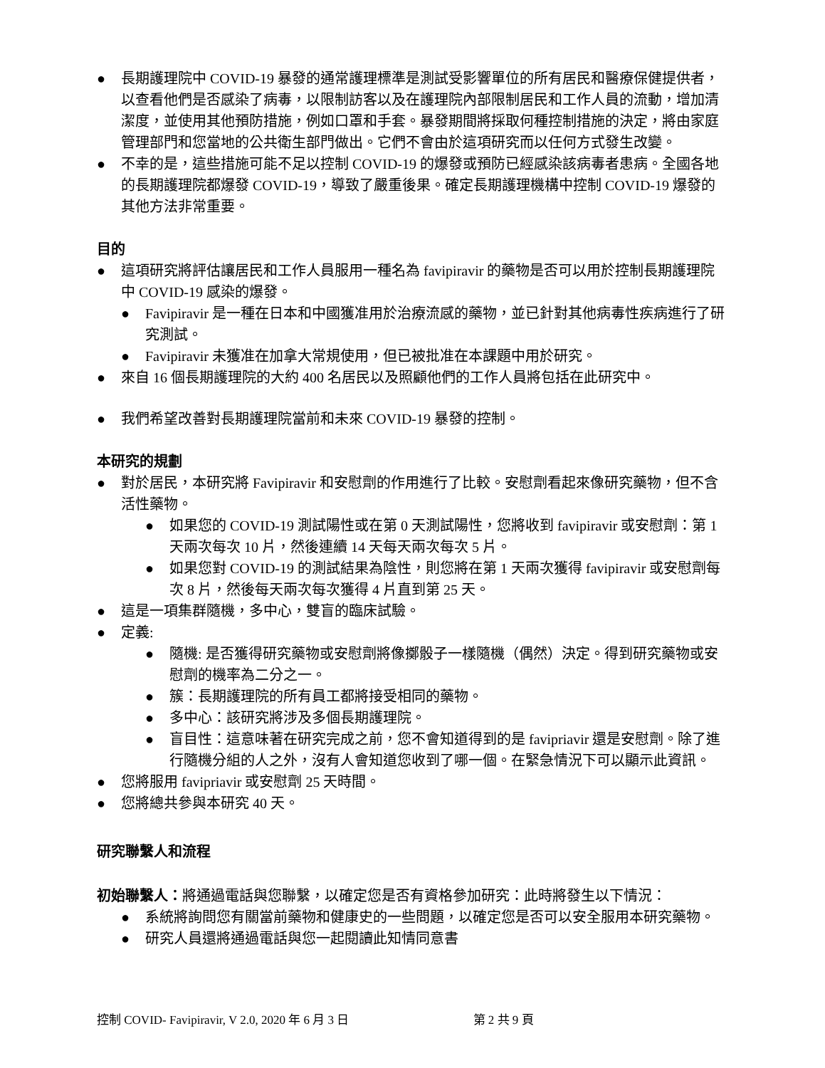● 長期護理院中 COVID-19 暴發的通常護理標準是測試受影響單位的所有居民和醫療保健提供者，以查看他們是否感染了病毒，以限制訪客以及在護理院內部限制居民和工作人員的流動，增加清潔度，並使用其他預防措施，例如口罩和手套。暴發期間將採取何種控制措施的決定，將由家庭管理部門和您當地的公共衛生部門做出。它們不會由於這項研究而以任何方式發生改變。
● 不幸的是，這些措施可能不足以控制 COVID-19 的爆發或預防已經感染該病毒者患病。全國各地的長期護理院都爆發 COVID-19，導致了嚴重後果。確定長期護理機構中控制 COVID-19 爆發的其他方法非常重要。
目的
● 這項研究將評估讓居民和工作人員服用一種名為 favipiravir 的藥物是否可以用於控制長期護理院中 COVID-19 感染的爆發。
● Favipiravir 是一種在日本和中國獲准用於治療流感的藥物，並已針對其他病毒性疾病進行了研究測試。
● Favipiravir 未獲准在加拿大常規使用，但已被批准在本課題中用於研究。
● 來自 16 個長期護理院的大約 400 名居民以及照顧他們的工作人員將包括在此研究中。
● 我們希望改善對長期護理院當前和未來 COVID-19 暴發的控制。
本研究的規劃
● 對於居民，本研究將 Favipiravir 和安慰劑的作用進行了比較。安慰劑看起來像研究藥物，但不含活性藥物。
● 如果您的 COVID-19 測試陽性或在第 0 天測試陽性，您將收到 favipiravir 或安慰劑：第 1 天兩次每次 10 片，然後連續 14 天每天兩次每次 5 片。
● 如果您對 COVID-19 的測試結果為陰性，則您將在第 1 天兩次獲得 favipiravir 或安慰劑每次 8 片，然後每天兩次每次獲得 4 片直到第 25 天。
● 這是一項集群隨機，多中心，雙盲的臨床試驗。
● 定義:
● 隨機: 是否獲得研究藥物或安慰劑將像擲骰子一樣隨機（偶然）決定。得到研究藥物或安慰劑的機率為二分之一。
● 簇：長期護理院的所有員工都將接受相同的藥物。
● 多中心：該研究將涉及多個長期護理院。
● 盲目性：這意味著在研究完成之前，您不會知道得到的是 favipriavir 還是安慰劑。除了進行隨機分組的人之外，沒有人會知道您收到了哪一個。在緊急情況下可以顯示此資訊。
● 您將服用 favipriavir 或安慰劑 25 天時間。
● 您將總共參與本研究 40 天。
研究聯繫人和流程
初始聯繫人：將通過電話與您聯繫，以確定您是否有資格參加研究：此時將發生以下情況：
● 系統將詢問您有關當前藥物和健康史的一些問題，以確定您是否可以安全服用本研究藥物。
● 研究人員還將通過電話與您一起閱讀此知情同意書
控制 COVID- Favipiravir, V 2.0, 2020 年 6 月 3 日 第 2 共 9 頁